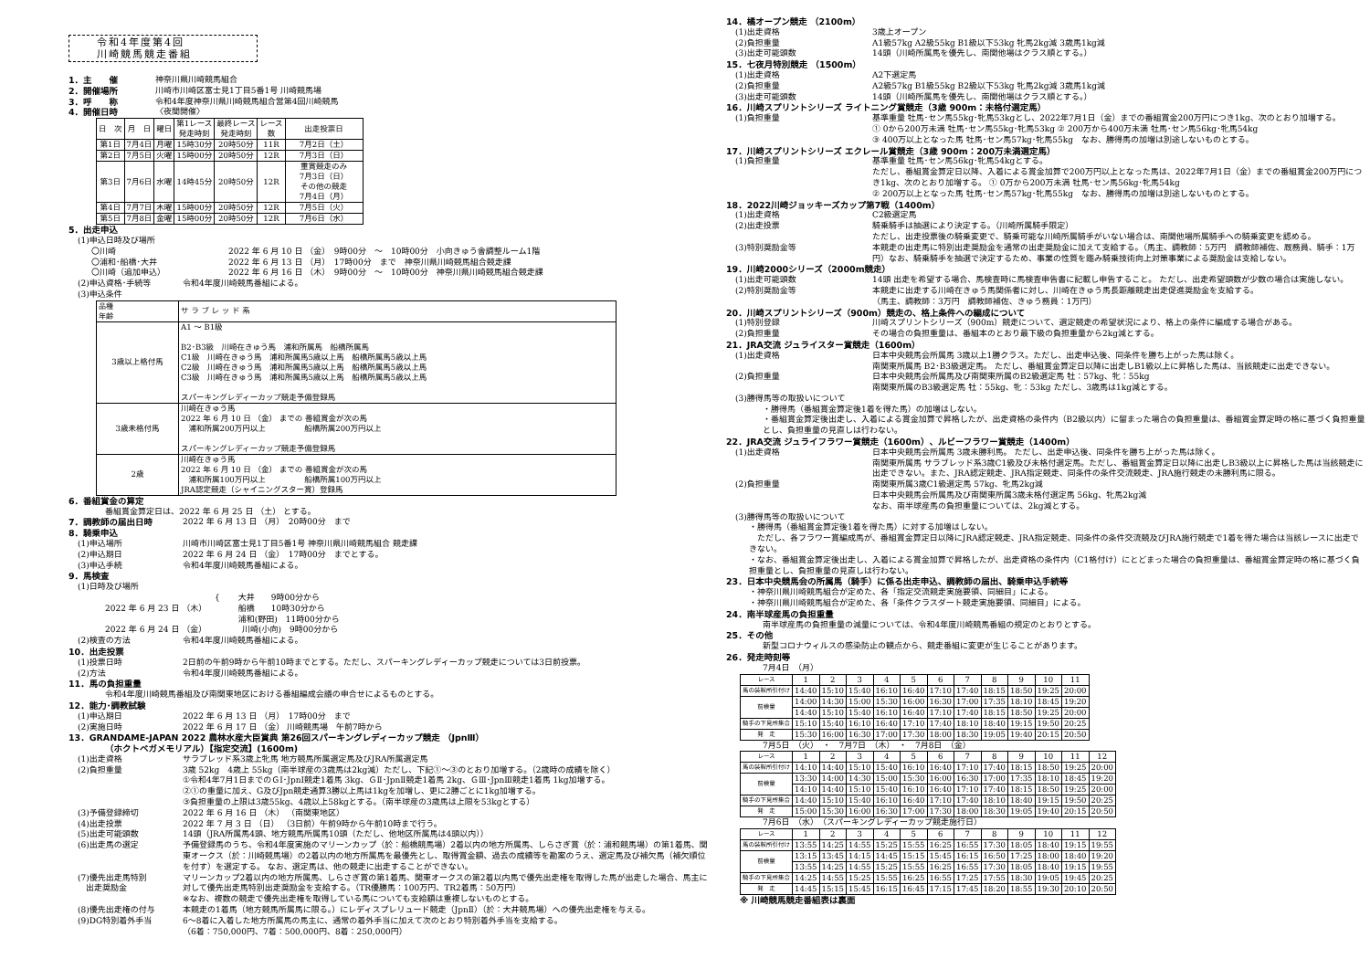令和4年度第4回
川崎競馬競走番組
1．主　　催 神奈川県川崎競馬組合
2．開催場所 川崎市川崎区富士見1丁目5番1号 川崎競馬場
3．呼　　称 令和4年度神奈川県川崎競馬組合営第4回川崎競馬
4．開催日時 〈夜間開催〉
| 日 次 | 月 日 | 曜日 | 第1レース 発走時刻 | 最終レース 発走時刻 | レース 数 | 出走投票日 |
| --- | --- | --- | --- | --- | --- | --- |
| 第1日 | 7月4日 | 月曜 | 15時30分 | 20時50分 | 11R | 7月2日（土） |
| 第2日 | 7月5日 | 火曜 | 15時00分 | 20時50分 | 12R | 7月3日（日） |
| 第3日 | 7月6日 | 水曜 | 14時45分 | 20時50分 | 12R | 重賞競走のみ 7月3日（日） その他の競走 7月4日（月） |
| 第4日 | 7月7日 | 木曜 | 15時00分 | 20時50分 | 12R | 7月5日（火） |
| 第5日 | 7月8日 | 金曜 | 15時00分 | 20時50分 | 12R | 7月6日（水） |
5．出走申込
(1)申込日時及び場所
〇川崎 2022 年 6 月 10 日 （金）　9時00分　～　10時00分　小向きゅう舎調整ルーム1階
〇浦和･船橋･大井 2022 年 6 月 13 日 （月）　17時00分　まで　神奈川県川崎競馬組合競走課
〇川崎（追加申込） 2022 年 6 月 16 日 （木）　9時00分　～　10時00分　神奈川県川崎競馬組合競走課
(2)申込資格･手続等 令和4年度川崎競馬番組による。
(3)申込条件
| 品種 年齢 | サ ラ ブ レ ッ ド 系 |
| 3歳以上格付馬 | A1 ～ B1級 B2･B3級 川崎在きゅう馬 浦和所属馬 船橋所属馬 C1級 川崎在きゅう馬 浦和所属馬5歳以上馬 船橋所属馬5歳以上馬 C2級 川崎在きゅう馬 浦和所属馬5歳以上馬 船橋所属馬5歳以上馬 C3級 川崎在きゅう馬 浦和所属馬5歳以上馬 船橋所属馬5歳以上馬 スパーキングレディーカップ競走予備登録馬 |
| 3歳未格付馬 | 川崎在きゅう馬 2022 年 6 月 10 日 （金） までの 番組賞金が次の馬 浦和所属200万円以上 船橋所属200万円以上 スパーキングレディーカップ競走予備登録馬 |
| 2歳 | 川崎在きゅう馬 2022 年 6 月 10 日 （金） までの 番組賞金が次の馬 浦和所属100万円以上 船橋所属100万円以上 JRA認定競走（シャイニングスター賞）登録馬 |
6．番組賞金の算定
番組賞金算定日は、2022 年 6 月 25 日 （土） とする。
7．調教師の届出日時 2022 年 6 月 13 日 （月）　20時00分　まで
8．騎乗申込
(1)申込場所 川崎市川崎区富士見1丁目5番1号 神奈川県川崎競馬組合 競走課
(2)申込期日 2022 年 6 月 24 日 （金）　17時00分　までとする。
(3)申込手続 令和4年度川崎競馬番組による。
9．馬検査
(1)日時及び場所
2022 年 6 月 23 日 （木） { 大井　　9時00分から
船橋　　10時30分から
浦和(野田)　11時00分から
2022 年 6 月 24 日 （金） 川崎(小向)　9時00分から
(2)検査の方法 令和4年度川崎競馬番組による。
10．出走投票
(1)投票日時 2日前の午前9時から午前10時までとする。ただし、スパーキングレディーカップ競走については3日前投票。
(2)方法 令和4年度川崎競馬番組による。
11．馬の負担重量
令和4年度川崎競馬番組及び南関東地区における番組編成会議の申合せによるものとする。
12．能力･調教試験
(1)申込期日 2022 年 6 月 13 日 （月）　17時00分　まで
(2)実施日時 2022 年 6 月 17 日 （金） 川崎競馬場　午前7時から
13．GRANDAME-JAPAN 2022 農林水産大臣賞典 第26回スパーキングレディーカップ競走 （JpnⅢ）
（ホクトベガメモリアル）【指定交流】(1600m)
(1)出走資格 サラブレッド系3歳上牝馬 地方競馬所属選定馬及びJRA所属選定馬
(2)負担重量 3歳 52kg　4歳上 55kg（南半球産の3歳馬は2kg減）ただし、下記①～③のとおり加増する。（2歳時の成績を除く）
①令和4年7月1日までのＧⅠ･JpnⅠ競走1着馬 3kg、ＧⅡ･JpnⅡ競走1着馬 2kg、ＧⅢ･JpnⅢ競走1着馬 1kg加増する。
②①の重量に加え、G及びJpn競走通算3勝以上馬は1kgを加増し、更に2勝ごとに1kg加増する。
③負担重量の上限は3歳55kg、4歳以上58kgとする。（南半球産の3歳馬は上限を53kgとする）
(3)予備登録締切 2022 年 6 月 16 日 （木） （南関東地区）
(4)出走投票 2022 年 7 月 3 日 （日） （3日前）午前9時から午前10時まで行う。
(5)出走可能頭数 14頭（JRA所属馬4頭、地方競馬所属馬10頭（ただし、他地区所属馬は4頭以内））
(6)出走馬の選定 予備登録馬のうち、令和4年度実施のマリーンカップ（於：船橋競馬場）2着以内の地方所属馬、しらさぎ賞（於：浦和競馬場）の第1着馬、関東オークス（於：川崎競馬場）の2着以内の地方所属馬を最優先とし、取得賞金額、過去の成績等を勘案のうえ、選定馬及び補欠馬（補欠順位を付す）を選定する。 なお、選定馬は、他の競走に出走することができない。
(7)優先出走馬特別
　出走奨励金 マリーンカップ2着以内の地方所属馬、しらさぎ賞の第1着馬、関東オークスの第2着以内馬で優先出走権を取得した馬が出走した場合、馬主に対して優先出走馬特別出走奨励金を支給する。（TR優勝馬：100万円、TR2着馬：50万円）
※なお、複数の競走で優先出走権を取得している馬についても支給額は重複しないものとする。
(8)優先出走権の付与 本競走の1着馬（地方競馬所属馬に限る。）にレディスプレリュード競走（JpnⅡ）（於：大井競馬場）への優先出走権を与える。
(9)DG特別着外手当 6～8着に入着した地方所属馬の馬主に、通常の着外手当に加えて次のとおり特別着外手当を支給する。
（6着：750,000円、7着：500,000円、8着：250,000円）
14．橘オープン競走 （2100m）
(1)出走資格 3歳上オープン
(2)負担重量 A1級57kg A2級55kg B1級以下53kg 牝馬2kg減 3歳馬1kg減
(3)出走可能頭数 14頭（川崎所属馬を優先し、南関他場はクラス順とする。）
15．七夜月特別競走 （1500m）
(1)出走資格 A2下選定馬
(2)負担重量 A2級57kg B1級55kg B2級以下53kg 牝馬2kg減 3歳馬1kg減
(3)出走可能頭数 14頭（川崎所属馬を優先し、南関他場はクラス順とする。）
16．川崎スプリントシリーズ ライトニング賞競走（3歳 900m：未格付選定馬）
(1)負担重量 基準重量 牡馬･セン馬55kg･牝馬53kgとし、2022年7月1日（金）までの番組賞金200万円につき1kg、次のとおり加増する。
① 0から200万未満 牡馬･セン馬55kg･牝馬53kg ② 200万から400万未満 牡馬･セン馬56kg･牝馬54kg
③ 400万以上となった馬 牡馬･セン馬57kg･牝馬55kg　なお、勝得馬の加増は別途しないものとする。
17．川崎スプリントシリーズ エクレール賞競走（3歳 900m：200万未満選定馬）
(1)負担重量 基準重量 牡馬･セン馬56kg･牝馬54kgとする。
ただし、番組賞金算定日以降、入着による賞金加算で200万円以上となった馬は、2022年7月1日（金）までの番組賞金200万円につき1kg、次のとおり加増する。 ① 0万から200万未満 牡馬･セン馬56kg･牝馬54kg
② 200万以上となった馬 牡馬･セン馬57kg･牝馬55kg　なお、勝得馬の加増は別途しないものとする。
18．2022川崎ジョッキーズカップ第7戦（1400m）
(1)出走資格 C2級選定馬
(2)出走投票 騎乗騎手は抽選により決定する。（川崎所属騎手限定）
ただし、出走投票後の騎乗変更で、騎乗可能な川崎所属騎手がいない場合は、南関他場所属騎手への騎乗変更を認める。
(3)特別奨励金等 本競走の出走馬に特別出走奨励金を通常の出走奨励金に加えて支給する。（馬主、調教師：5万円　調教師補佐、厩務員、騎手：1万円）なお、騎乗騎手を抽選で決定するため、事業の性質を鑑み騎乗技術向上対策事業による奨励金は支給しない。
19．川崎2000シリーズ（2000m競走）
(1)出走可能頭数 14頭 出走を希望する場合、馬検査時に馬検査申告書に記載し申告すること。 ただし、出走希望頭数が少数の場合は実施しない。
(2)特別奨励金等 本競走に出走する川崎在きゅう馬関係者に対し、川崎在きゅう馬長距離競走出走促進奨励金を支給する。
（馬主、調教師：3万円　調教師補佐、きゅう務員：1万円）
20．川崎スプリントシリーズ（900m）競走の、格上条件への編成について
(1)特別登録 川崎スプリントシリーズ（900m）競走について、選定競走の希望状況により、格上の条件に編成する場合がある。
(2)負担重量 その場合の負担重量は、番組本のとおり最下級の負担重量から2kg減とする。
21．JRA交流 ジュライスター賞競走（1600m）
(1)出走資格 日本中央競馬会所属馬 3歳以上1勝クラス。ただし、出走申込後、同条件を勝ち上がった馬は除く。
南関東所属馬 B2･B3級選定馬。 ただし、番組賞金算定日以降に出走しB1級以上に昇格した馬は、当該競走に出走できない。
(2)負担重量 日本中央競馬会所属馬及び南関東所属のB2級選定馬 牡：57kg、牝：55kg
南関東所属のB3級選定馬 牡：55kg、牝：53kg ただし、3歳馬は1kg減とする。
(3)勝得馬等の取扱いについて
・勝得馬（番組賞金算定後1着を得た馬）の加増はしない。
・番組賞金算定後出走し、入着による賞金加算で昇格したが、出走資格の条件内（B2級以内）に留まった場合の負担重量は、番組賞金算定時の格に基づく負担重量とし、負担重量の見直しは行わない。
22．JRA交流 ジュライフラワー賞競走（1600m）、ルビーフラワー賞競走（1400m）
(1)出走資格 日本中央競馬会所属馬 3歳未勝利馬。 ただし、出走申込後、同条件を勝ち上がった馬は除く。
南関東所属馬 サラブレッド系3歳C1級及び未格付選定馬。ただし、番組賞金算定日以降に出走しB3級以上に昇格した馬は当該競走に出走できない。また、JRA認定競走、JRA指定競走、同条件の条件交流競走、JRA施行競走の未勝利馬に限る。
(2)負担重量 南関東所属3歳C1級選定馬 57kg、牝馬2kg減
日本中央競馬会所属馬及び南関東所属3歳未格付選定馬 56kg、牝馬2kg減
なお、南半球産馬の負担重量については、2kg減とする。
(3)勝得馬等の取扱いについて
・勝得馬（番組賞金算定後1着を得た馬）に対する加増はしない。
　ただし、各フラワー賞編成馬が、番組賞金算定日以降にJRA認定競走、JRA指定競走、同条件の条件交流競及びJRA施行競走で1着を得た場合は当該レースに出走できない。
・なお、番組賞金算定後出走し、入着による賞金加算で昇格したが、出走資格の条件内（C1格付け）にとどまった場合の負担重量は、番組賞金算定時の格に基づく負担重量とし、負担重量の見直しは行わない。
23．日本中央競馬会の所属馬（騎手）に係る出走申込、調教師の届出、騎乗申込手続等
・神奈川県川崎競馬組合が定めた、各「指定交流競走実施要領、同細目」による。
・神奈川県川崎競馬組合が定めた、各「条件クラスダート競走実施要領、同細目」による。
24．南半球産馬の負担重量
南半球産馬の負担重量の減量については、令和4年度川崎競馬番組の規定のとおりとする。
25．その他
新型コロナウィルスの感染防止の観点から、競走番組に変更が生じることがあります。
26．発走時刻等
7月4日　（月）
| レース | 1 | 2 | 3 | 4 | 5 | 6 | 7 | 8 | 9 | 10 | 11 |
| 馬の装鞍所引付け | 14:40 | 15:10 | 15:40 | 16:10 | 16:40 | 17:10 | 17:40 | 18:15 | 18:50 | 19:25 | 20:00 |
| 前検量 | 14:00 | 14:30 | 15:00 | 15:30 | 16:00 | 16:30 | 17:00 | 17:35 | 18:10 | 18:45 | 19:20 |
| | 14:40 | 15:10 | 15:40 | 16:10 | 16:40 | 17:10 | 17:40 | 18:15 | 18:50 | 19:25 | 20:00 |
| 騎手の下見所集合 | 15:10 | 15:40 | 16:10 | 16:40 | 17:10 | 17:40 | 18:10 | 18:40 | 19:15 | 19:50 | 20:25 |
| 発 走 | 15:30 | 16:00 | 16:30 | 17:00 | 17:30 | 18:00 | 18:30 | 19:05 | 19:40 | 20:15 | 20:50 |
7月5日　（火）　・　7月7日　（木）　・　7月8日　（金）
| レース | 1 | 2 | 3 | 4 | 5 | 6 | 7 | 8 | 9 | 10 | 11 | 12 |
| 馬の装鞍所引付け | 14:10 | 14:40 | 15:10 | 15:40 | 16:10 | 16:40 | 17:10 | 17:40 | 18:15 | 18:50 | 19:25 | 20:00 |
| 前検量 | 13:30 | 14:00 | 14:30 | 15:00 | 15:30 | 16:00 | 16:30 | 17:00 | 17:35 | 18:10 | 18:45 | 19:20 |
| | 14:10 | 14:40 | 15:10 | 15:40 | 16:10 | 16:40 | 17:10 | 17:40 | 18:15 | 18:50 | 19:25 | 20:00 |
| 騎手の下見所集合 | 14:40 | 15:10 | 15:40 | 16:10 | 16:40 | 17:10 | 17:40 | 18:10 | 18:40 | 19:15 | 19:50 | 20:25 |
| 発 走 | 15:00 | 15:30 | 16:00 | 16:30 | 17:00 | 17:30 | 18:00 | 18:30 | 19:05 | 19:40 | 20:15 | 20:50 |
7月6日　（水）　（スパーキングレディーカップ競走施行日）
| レース | 1 | 2 | 3 | 4 | 5 | 6 | 7 | 8 | 9 | 10 | 11 | 12 |
| 馬の装鞍所引付け | 13:55 | 14:25 | 14:55 | 15:25 | 15:55 | 16:25 | 16:55 | 17:30 | 18:05 | 18:40 | 19:15 | 19:55 |
| 前検量 | 13:15 | 13:45 | 14:15 | 14:45 | 15:15 | 15:45 | 16:15 | 16:50 | 17:25 | 18:00 | 18:40 | 19:20 |
| | 13:55 | 14:25 | 14:55 | 15:25 | 15:55 | 16:25 | 16:55 | 17:30 | 18:05 | 18:40 | 19:15 | 19:55 |
| 騎手の下見所集合 | 14:25 | 14:55 | 15:25 | 15:55 | 16:25 | 16:55 | 17:25 | 17:55 | 18:30 | 19:05 | 19:45 | 20:25 |
| 発 走 | 14:45 | 15:15 | 15:45 | 16:15 | 16:45 | 17:15 | 17:45 | 18:20 | 18:55 | 19:30 | 20:10 | 20:50 |
※ 川崎競馬競走番組表は裏面